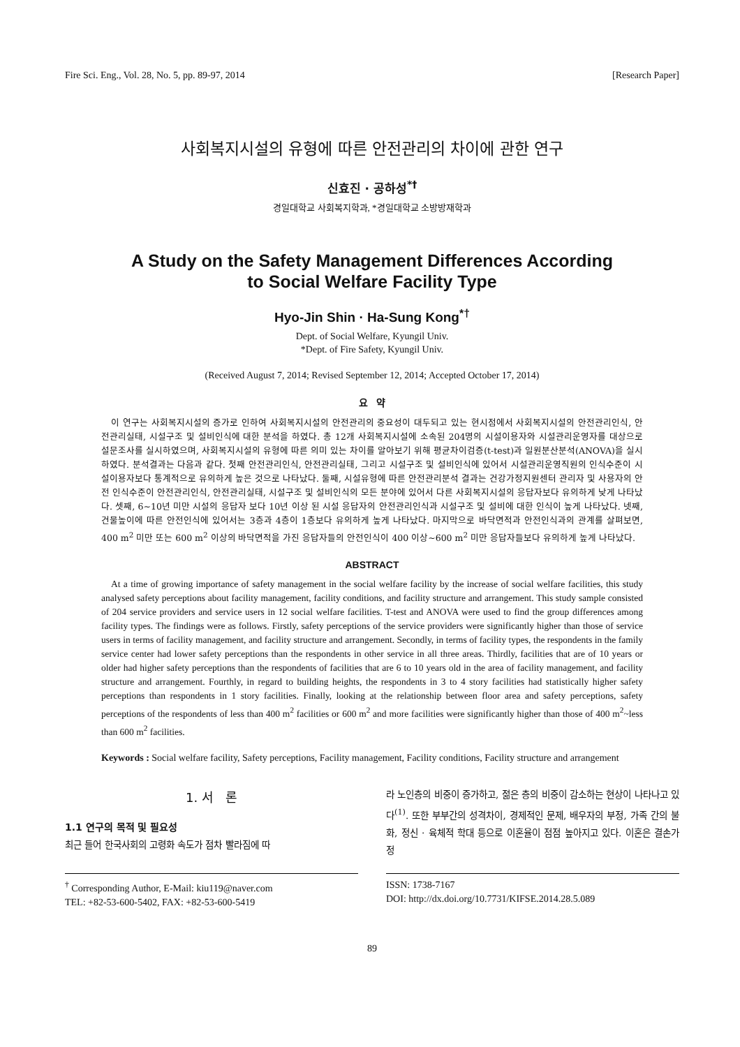Fire Sci. Eng., Vol. 28, No. 5, pp. 89-97, 2014 [Research Paper]
사회복지시설의 유형에 따른 안전관리의 차이에 관한 연구
신효진 · 공하성<sup>*†</sup>
경일대학교 사회복지학과, *경일대학교 소방방재학과
A Study on the Safety Management Differences According
to Social Welfare Facility Type
Hyo-Jin Shin · Ha-Sung Kong<sup>*†</sup>
Dept. of Social Welfare, Kyungil Univ.
*Dept. of Fire Safety, Kyungil Univ.
(Received August 7, 2014; Revised September 12, 2014; Accepted October 17, 2014)
요 약
이 연구는 사회복지시설의 증가로 인하여 사회복지시설의 안전관리의 중요성이 대두되고 있는 현시점에서 사회복지시설의 안전관리인식, 안전관리실태, 시설구조 및 설비인식에 대한 분석을 하였다. 총 12개 사회복지시설에 소속된 204명의 시설이용자와 시설관리운영자를 대상으로 설문조사를 실시하였으며, 사회복지시설의 유형에 따른 의미 있는 차이를 알아보기 위해 평균차이검증(t-test)과 일원분산분석(ANOVA)을 실시하였다. 분석결과는 다음과 같다. 첫째 안전관리인식, 안전관리실태, 그리고 시설구조 및 설비인식에 있어서 시설관리운영직원의 인식수준이 시설이용자보다 통계적으로 유의하게 높은 것으로 나타났다. 둘째, 시설유형에 따른 안전관리분석 결과는 건강가정지원센터 관리자 및 사용자의 안전 인식수준이 안전관리인식, 안전관리실태, 시설구조 및 설비인식의 모든 분야에 있어서 다른 사회복지시설의 응답자보다 유의하게 낮게 나타났다. 셋째, 6~10년 미만 시설의 응답자 보다 10년 이상 된 시설 응답자의 안전관리인식과 시설구조 및 설비에 대한 인식이 높게 나타났다. 넷째, 건물높이에 따른 안전인식에 있어서는 3층과 4층이 1층보다 유의하게 높게 나타났다. 마지막으로 바닥면적과 안전인식과의 관계를 살펴보면, 400 m<sup>2</sup> 미만 또는 600 m<sup>2</sup> 이상의 바닥면적을 가진 응답자들의 안전인식이 400 이상~600 m<sup>2</sup> 미만 응답자들보다 유의하게 높게 나타났다.
ABSTRACT
At a time of growing importance of safety management in the social welfare facility by the increase of social welfare facilities, this study analysed safety perceptions about facility management, facility conditions, and facility structure and arrangement. This study sample consisted of 204 service providers and service users in 12 social welfare facilities. T-test and ANOVA were used to find the group differences among facility types. The findings were as follows. Firstly, safety perceptions of the service providers were significantly higher than those of service users in terms of facility management, and facility structure and arrangement. Secondly, in terms of facility types, the respondents in the family service center had lower safety perceptions than the respondents in other service in all three areas. Thirdly, facilities that are of 10 years or older had higher safety perceptions than the respondents of facilities that are 6 to 10 years old in the area of facility management, and facility structure and arrangement. Fourthly, in regard to building heights, the respondents in 3 to 4 story facilities had statistically higher safety perceptions than respondents in 1 story facilities. Finally, looking at the relationship between floor area and safety perceptions, safety perceptions of the respondents of less than 400 m<sup>2</sup> facilities or 600 m<sup>2</sup> and more facilities were significantly higher than those of 400 m<sup>2</sup>~less than 600 m<sup>2</sup> facilities.
Keywords : Social welfare facility, Safety perceptions, Facility management, Facility conditions, Facility structure and arrangement
1. 서 론
1.1 연구의 목적 및 필요성
최근 들어 한국사회의 고령화 속도가 점차 빨라짐에 따
라 노인층의 비중이 증가하고, 젊은 층의 비중이 감소하는 현상이 나타나고 있다<sup>(1)</sup>. 또한 부부간의 성격차이, 경제적인 문제, 배우자의 부정, 가족 간의 불화, 정신 · 육체적 학대 등으로 이혼율이 점점 높아지고 있다. 이혼은 결손가정
<sup>†</sup> Corresponding Author, E-Mail: kiu119@naver.com
TEL: +82-53-600-5402, FAX: +82-53-600-5419
ISSN: 1738-7167
DOI: http://dx.doi.org/10.7731/KIFSE.2014.28.5.089
89